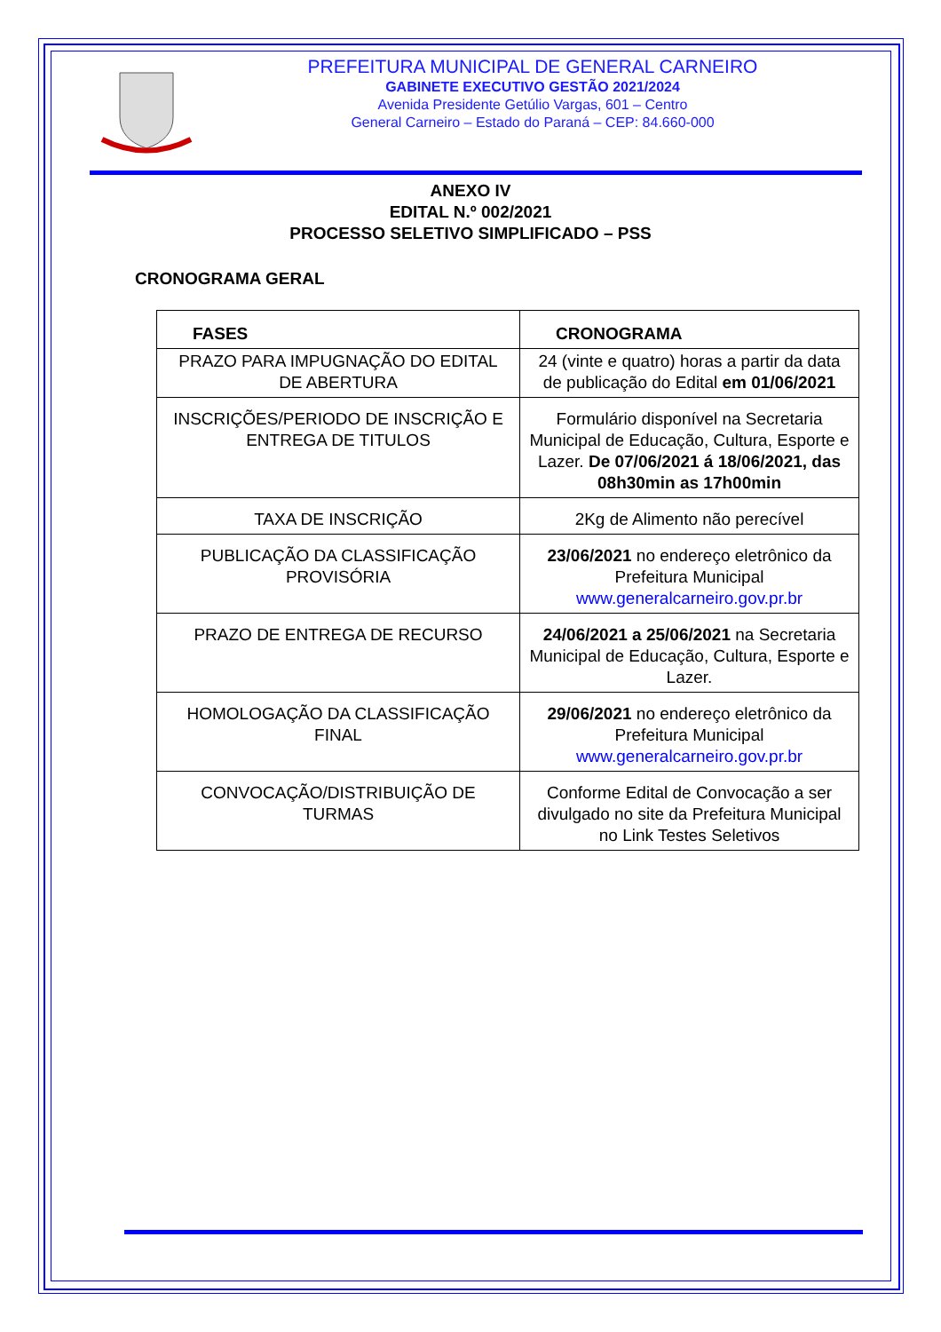PREFEITURA MUNICIPAL DE GENERAL CARNEIRO
GABINETE EXECUTIVO GESTÃO 2021/2024
Avenida Presidente Getúlio Vargas, 601 – Centro
General Carneiro – Estado do Paraná – CEP: 84.660-000
ANEXO IV
EDITAL N.º 002/2021
PROCESSO SELETIVO SIMPLIFICADO – PSS
CRONOGRAMA GERAL
| FASES | CRONOGRAMA |
| --- | --- |
| PRAZO PARA IMPUGNAÇÃO DO EDITAL DE ABERTURA | 24 (vinte e quatro) horas a partir da data de publicação do Edital em 01/06/2021 |
| INSCRIÇÕES/PERIODO DE INSCRIÇÃO E ENTREGA DE TITULOS | Formulário disponível na Secretaria Municipal de Educação, Cultura, Esporte e Lazer. De 07/06/2021 á 18/06/2021, das 08h30min as 17h00min |
| TAXA DE INSCRIÇÃO | 2Kg de Alimento não perecível |
| PUBLICAÇÃO DA CLASSIFICAÇÃO PROVISÓRIA | 23/06/2021 no endereço eletrônico da Prefeitura Municipal www.generalcarneiro.gov.pr.br |
| PRAZO DE ENTREGA DE RECURSO | 24/06/2021 a 25/06/2021 na Secretaria Municipal de Educação, Cultura, Esporte e Lazer. |
| HOMOLOGAÇÃO DA CLASSIFICAÇÃO FINAL | 29/06/2021 no endereço eletrônico da Prefeitura Municipal www.generalcarneiro.gov.pr.br |
| CONVOCAÇÃO/DISTRIBUIÇÃO DE TURMAS | Conforme Edital de Convocação a ser divulgado no site da Prefeitura Municipal no Link Testes Seletivos |